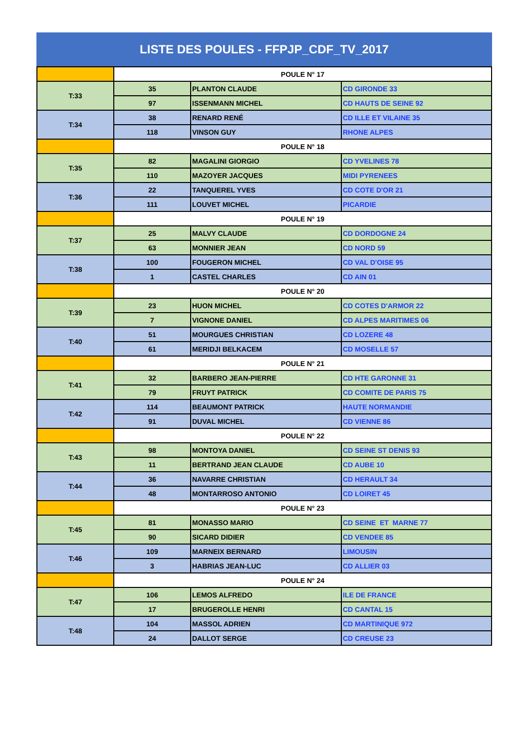LISTE DES POULES - FFPJP_CDF_TV_2017
| | POULE N° 17 | | |
| T:33 | 35 | PLANTON CLAUDE | CD GIRONDE 33 |
| | 97 | ISSENMANN MICHEL | CD HAUTS DE SEINE 92 |
| T:34 | 38 | RENARD RENÉ | CD ILLE ET VILAINE 35 |
| | 118 | VINSON GUY | RHONE ALPES |
| | POULE N° 18 | | |
| T:35 | 82 | MAGALINI GIORGIO | CD YVELINES 78 |
| | 110 | MAZOYER JACQUES | MIDI PYRENEES |
| T:36 | 22 | TANQUEREL YVES | CD COTE D'OR 21 |
| | 111 | LOUVET MICHEL | PICARDIE |
| | POULE N° 19 | | |
| T:37 | 25 | MALVY CLAUDE | CD DORDOGNE 24 |
| | 63 | MONNIER JEAN | CD NORD 59 |
| T:38 | 100 | FOUGERON MICHEL | CD VAL D'OISE 95 |
| | 1 | CASTEL CHARLES | CD AIN 01 |
| | POULE N° 20 | | |
| T:39 | 23 | HUON MICHEL | CD COTES D'ARMOR 22 |
| | 7 | VIGNONE DANIEL | CD ALPES MARITIMES 06 |
| T:40 | 51 | MOURGUES CHRISTIAN | CD LOZERE 48 |
| | 61 | MERIDJI BELKACEM | CD MOSELLE 57 |
| | POULE N° 21 | | |
| T:41 | 32 | BARBERO JEAN-PIERRE | CD HTE GARONNE 31 |
| | 79 | FRUYT PATRICK | CD COMITE DE PARIS 75 |
| T:42 | 114 | BEAUMONT PATRICK | HAUTE NORMANDIE |
| | 91 | DUVAL MICHEL | CD VIENNE 86 |
| | POULE N° 22 | | |
| T:43 | 98 | MONTOYA DANIEL | CD SEINE ST DENIS 93 |
| | 11 | BERTRAND JEAN CLAUDE | CD AUBE 10 |
| T:44 | 36 | NAVARRE CHRISTIAN | CD HERAULT 34 |
| | 48 | MONTARROSO ANTONIO | CD LOIRET 45 |
| | POULE N° 23 | | |
| T:45 | 81 | MONASSO MARIO | CD SEINE ET MARNE 77 |
| | 90 | SICARD DIDIER | CD VENDEE 85 |
| T:46 | 109 | MARNEIX BERNARD | LIMOUSIN |
| | 3 | HABRIAS JEAN-LUC | CD ALLIER 03 |
| | POULE N° 24 | | |
| T:47 | 106 | LEMOS ALFREDO | ILE DE FRANCE |
| | 17 | BRUGEROLLE HENRI | CD CANTAL 15 |
| T:48 | 104 | MASSOL ADRIEN | CD MARTINIQUE 972 |
| | 24 | DALLOT SERGE | CD CREUSE 23 |